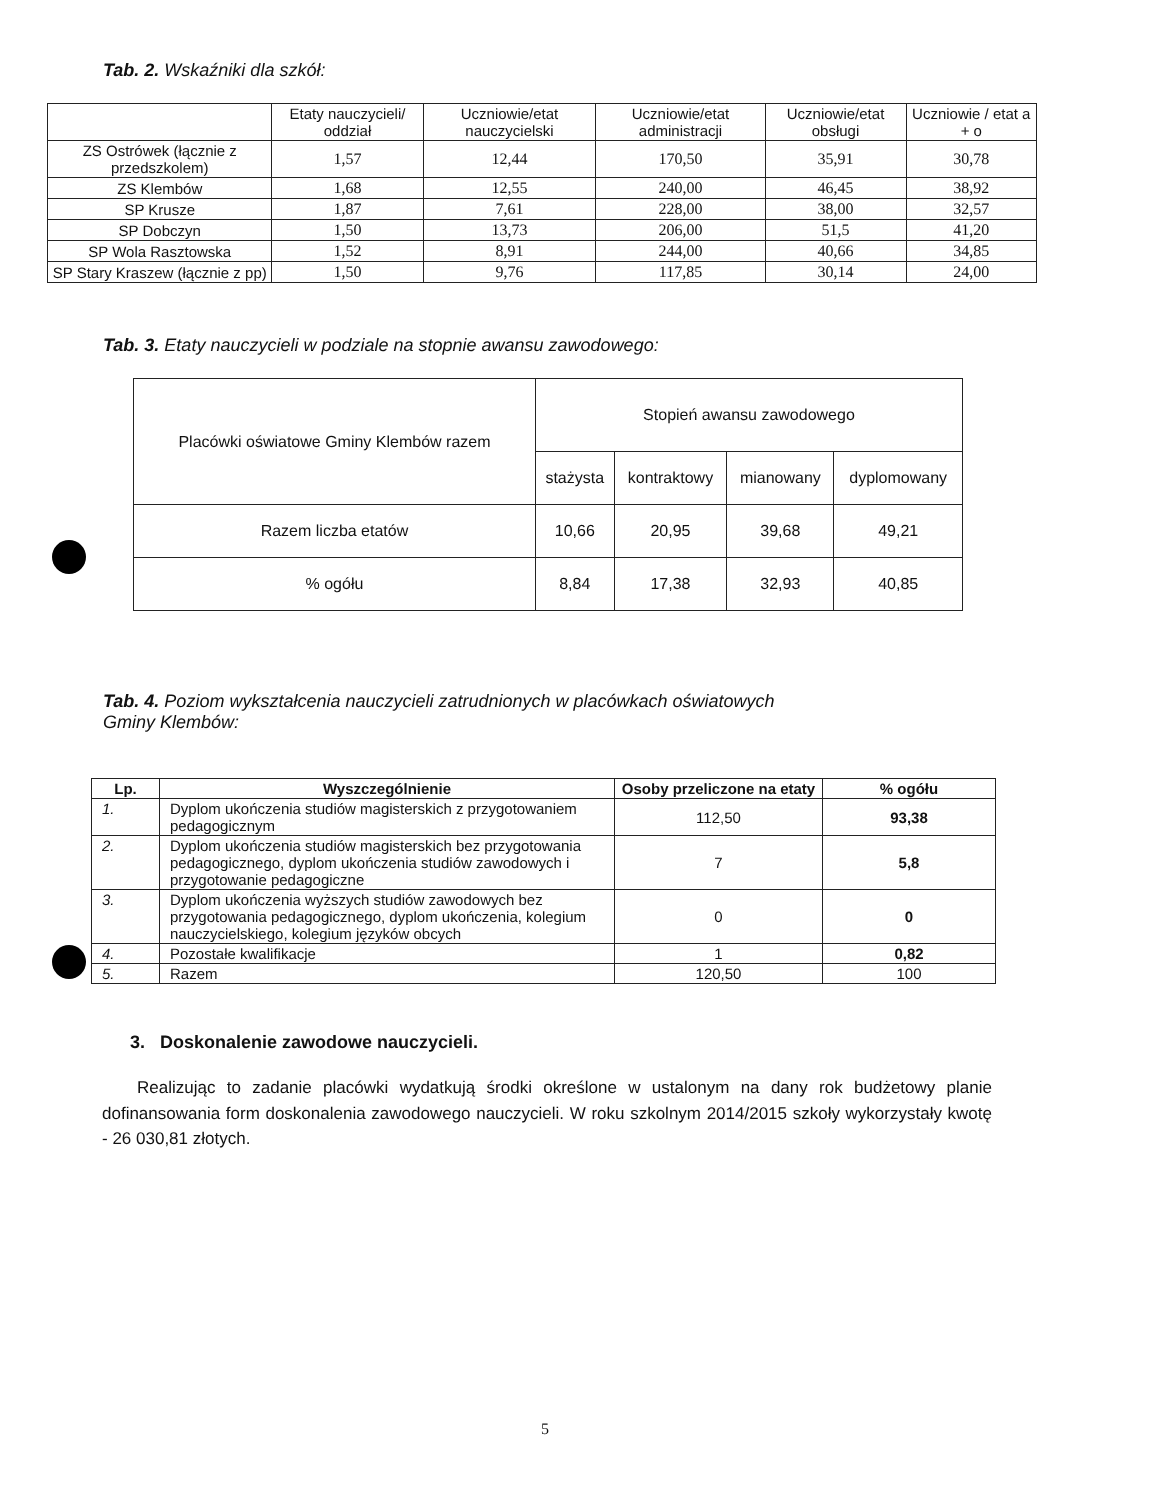Tab. 2. Wskaźniki dla szkół:
| | Etaty nauczycieli/ oddział | Uczniowie/etat nauczycielski | Uczniowie/etat administracji | Uczniowie/etat obsługi | Uczniowie / etat a + o |
| --- | --- | --- | --- | --- | --- |
| ZS Ostrówek (łącznie z przedszkolem) | 1,57 | 12,44 | 170,50 | 35,91 | 30,78 |
| ZS Klembów | 1,68 | 12,55 | 240,00 | 46,45 | 38,92 |
| SP Krusze | 1,87 | 7,61 | 228,00 | 38,00 | 32,57 |
| SP Dobczyn | 1,50 | 13,73 | 206,00 | 51,5 | 41,20 |
| SP Wola Rasztowska | 1,52 | 8,91 | 244,00 | 40,66 | 34,85 |
| SP Stary Kraszew (łącznie z pp) | 1,50 | 9,76 | 117,85 | 30,14 | 24,00 |
Tab. 3. Etaty nauczycieli w podziale na stopnie awansu zawodowego:
| Placówki oświatowe Gminy Klembów razem | Stopień awansu zawodowego | | | |
| --- | --- | --- | --- | --- |
| | stażysta | kontraktowy | mianowany | dyplomowany |
| Razem liczba etatów | 10,66 | 20,95 | 39,68 | 49,21 |
| % ogółu | 8,84 | 17,38 | 32,93 | 40,85 |
Tab. 4. Poziom wykształcenia nauczycieli zatrudnionych w placówkach oświatowych
Gminy Klembów:
| Lp. | Wyszczególnienie | Osoby przeliczone na etaty | % ogółu |
| --- | --- | --- | --- |
| 1. | Dyplom ukończenia studiów magisterskich z przygotowaniem pedagogicznym | 112,50 | 93,38 |
| 2. | Dyplom ukończenia studiów magisterskich bez przygotowania pedagogicznego, dyplom ukończenia studiów zawodowych i przygotowanie pedagogiczne | 7 | 5,8 |
| 3. | Dyplom ukończenia wyższych studiów zawodowych bez przygotowania pedagogicznego, dyplom ukończenia, kolegium nauczycielskiego, kolegium języków obcych | 0 | 0 |
| 4. | Pozostałe kwalifikacje | 1 | 0,82 |
| 5. | Razem | 120,50 | 100 |
3. Doskonalenie zawodowe nauczycieli.
Realizując to zadanie placówki wydatkują środki określone w ustalonym na dany rok budżetowy planie dofinansowania form doskonalenia zawodowego nauczycieli. W roku szkolnym 2014/2015 szkoły wykorzystały kwotę - 26 030,81 złotych.
5